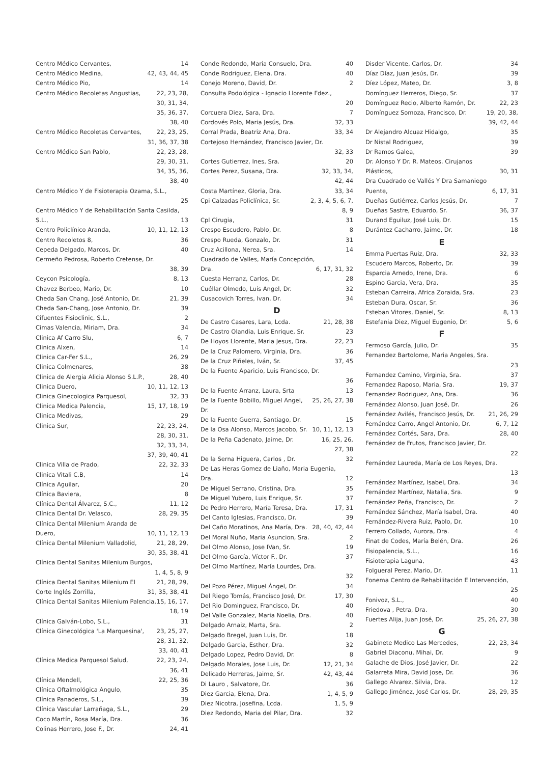Centro Médico Cervantes, 14
Centro Médico Medina, 42, 43, 44, 45
Centro Médico Pio, 14
Centro Médico Recoletas Angustias, 22, 23, 28,
30, 31, 34,
35, 36, 37,
38, 40
Centro Médico Recoletas Cervantes, 22, 23, 25,
31, 36, 37, 38
Centro Médico San Pablo, 22, 23, 28,
29, 30, 31,
34, 35, 36,
38, 40
Centro Médico Y de Fisioterapia Ozama, S.L.,
25
Centro Médico Y de Rehabilitación Santa Casilda, S.L.,
13
Centro Policlínico Aranda, 10, 11, 12, 13
Centro Recoletos 8, 36
Cepeda Delgado, Marcos, Dr. 40
Cermeño Pedrosa, Roberto Cretense, Dr.
38, 39
Ceycon Psicología, 8, 13
Chavez Berbeo, Mario, Dr. 10
Cheda San Chang, José Antonio, Dr. 21, 39
Cheda San-Chang, Jose Antonio, Dr. 39
Cifuentes Fisioclinic, S.L., 2
Cimas Valencia, Miriam, Dra. 34
Clinica Af Carro Slu, 6, 7
Clinica Alxen, 14
Clinica Car-Fer S.L., 26, 29
Clinica Colmenares, 38
Clinica de Alergia Alicia Alonso S.L.P., 28, 40
Clinica Duero, 10, 11, 12, 13
Clinica Ginecologica Parquesol, 32, 33
Clinica Medica Palencia, 15, 17, 18, 19
Clinica Medivas, 29
Clinica Sur, 22, 23, 24,
28, 30, 31,
32, 33, 34,
37, 39, 40, 41
Clinica Villa de Prado, 22, 32, 33
Clinica Vitali C.B, 14
Clínica Aguilar, 20
Clínica Baviera, 8
Clínica Dental Álvarez, S.C., 11, 12
Clínica Dental Dr. Velasco, 28, 29, 35
Clínica Dental Milenium Aranda de Duero,
10, 11, 12, 13
Clínica Dental Milenium Valladolid, 21, 28, 29,
30, 35, 38, 41
Clínica Dental Sanitas Milenium Burgos,
1, 4, 5, 8, 9
Clínica Dental Sanitas Milenium El Corte Inglés Zorrilla, 21, 28, 29,
31, 35, 38, 41
Clínica Dental Sanitas Milenium Palencia, 15, 16, 17,
18, 19
Clínica Galván-Lobo, S.L., 31
Clínica Ginecológica 'La Marquesina', 23, 25, 27,
28, 31, 32,
33, 40, 41
Clínica Medica Parquesol Salud, 22, 23, 24,
36, 41
Clínica Mendell, 22, 25, 36
Clínica Oftalmológica Angulo, 35
Clínica Panaderos, S.L., 39
Clínica Vascular Larrañaga, S.L., 29
Coco Martín, Rosa María, Dra. 36
Colinas Herrero, Jose F., Dr. 24, 41
Conde Redondo, Maria Consuelo, Dra. 40
Conde Rodriguez, Elena, Dra. 40
Conejo Moreno, David, Dr. 2
Consulta Podológica - Ignacio Llorente Fdez.,
20
Corcuera Diez, Sara, Dra. 7
Cordovés Polo, Maria Jesús, Dra. 32, 33
Corral Prada, Beatriz Ana, Dra. 33, 34
Cortejoso Hernández, Francisco Javier, Dr.
32, 33
Cortes Gutierrez, Ines, Sra. 20
Cortes Perez, Susana, Dra. 32, 33, 34,
42, 44
Costa Martínez, Gloria, Dra. 33, 34
Cpi Calzadas Policlínica, Sr. 2, 3, 4, 5, 6, 7,
8, 9
Cpl Cirugia, 31
Crespo Escudero, Pablo, Dr. 8
Crespo Rueda, Gonzalo, Dr. 31
Cruz Acillona, Nerea, Sra. 14
Cuadrado de Valles, María Concepción, Dra.
6, 17, 31, 32
Cuesta Herranz, Carlos, Dr. 28
Cuéllar Olmedo, Luis Angel, Dr. 32
Cusacovich Torres, Ivan, Dr. 34
D
De Castro Casares, Lara, Lcda. 21, 28, 38
De Castro Olandia, Luis Enrique, Sr. 23
De Hoyos Llorente, Maria Jesus, Dra. 22, 23
De la Cruz Palomero, Virginia, Dra. 36
De la Cruz Piñeles, Iván, Sr. 37, 45
De la Fuente Aparicio, Luis Francisco, Dr.
36
De la Fuente Arranz, Laura, Srta 13
De la Fuente Bobillo, Miguel Angel, Dr. 25, 26, 27, 38
De la Fuente Guerra, Santiago, Dr. 15
De la Osa Alonso, Marcos Jacobo, Sr. 10, 11, 12, 13
De la Peña Cadenato, Jaime, Dr. 16, 25, 26,
27, 38
De la Serna Higuera, Carlos , Dr. 32
De Las Heras Gomez de Liaño, Maria Eugenia, Dra.
12
De Miguel Serrano, Cristina, Dra. 35
De Miguel Yubero, Luis Enrique, Sr. 37
De Pedro Herrero, María Teresa, Dra. 17, 31
Del Canto Iglesias, Francisco, Dr. 39
Del Caño Moratinos, Ana María, Dra. 28, 40, 42, 44
Del Moral Nuño, Maria Asuncion, Sra. 2
Del Olmo Alonso, Jose IVan, Sr. 19
Del Olmo García, Víctor F., Dr. 37
Del Olmo Martínez, María Lourdes, Dra.
32
Del Pozo Pérez, Miguel Ángel, Dr. 34
Del Riego Tomás, Francisco José, Dr. 17, 30
Del Rio Dominguez, Francisco, Dr. 40
Del Valle Gonzalez, Maria Noelia, Dra. 40
Delgado Arnaiz, Marta, Sra. 2
Delgado Bregel, Juan Luis, Dr. 18
Delgado Garcia, Esther, Dra. 32
Delgado Lopez, Pedro David, Dr. 8
Delgado Morales, Jose Luis, Dr. 12, 21, 34
Delicado Herreras, Jaime, Sr. 42, 43, 44
Di Lauro , Salvatore, Dr. 36
Diez Garcia, Elena, Dra. 1, 4, 5, 9
Diez Nicotra, Josefina, Lcda. 1, 5, 9
Diez Redondo, Maria del Pilar, Dra. 32
Disder Vicente, Carlos, Dr. 34
Díaz Díaz, Juan Jesús, Dr. 39
Díez López, Mateo, Dr. 3, 8
Domínguez Herreros, Diego, Sr. 37
Domínguez Recio, Alberto Ramón, Dr. 22, 23
Domínguez Somoza, Francisco, Dr. 19, 20, 38,
39, 42, 44
Dr Alejandro Alcuaz Hidalgo, 35
Dr Nistal Rodriguez, 39
Dr Ramos Galea, 39
Dr. Alonso Y Dr. R. Mateos. Cirujanos Plásticos,
30, 31
Dra Cuadrado de Vallés Y Dra Samaniego Puente,
6, 17, 31
Dueñas Gutiérrez, Carlos Jesús, Dr. 7
Dueñas Sastre, Eduardo, Sr. 36, 37
Durand Eguiluz, José Luis, Dr. 15
Durántez Cacharro, Jaime, Dr. 18
E
Emma Puertas Ruiz, Dra. 32, 33
Escudero Marcos, Roberto, Dr. 39
Esparcia Arnedo, Irene, Dra. 6
Espino Garcia, Vera, Dra. 35
Esteban Carreira, Africa Zoraida, Sra. 23
Esteban Dura, Oscar, Sr. 36
Esteban Vitores, Daniel, Sr. 8, 13
Estefania Diez, Miguel Eugenio, Dr. 5, 6
F
Fermoso García, Julio, Dr. 35
Fernandez Bartolome, Maria Angeles, Sra.
23
Fernandez Camino, Virginia, Sra. 37
Fernandez Raposo, Maria, Sra. 19, 37
Fernandez Rodriguez, Ana, Dra. 36
Fernández Alonso, Juan José, Dr. 26
Fernández Avilés, Francisco Jesús, Dr. 21, 26, 29
Fernández Carro, Angel Antonio, Dr. 6, 7, 12
Fernández Cortés, Sara, Dra. 28, 40
Fernández de Frutos, Francisco Javier, Dr.
22
Fernández Laureda, María de Los Reyes, Dra.
13
Fernández Martínez, Isabel, Dra. 34
Fernández Martínez, Natalia, Sra. 9
Fernández Peña, Francisco, Dr. 2
Fernández Sánchez, María Isabel, Dra. 40
Fernández-Rivera Ruiz, Pablo, Dr. 10
Ferrero Collado, Aurora, Dra. 4
Finat de Codes, María Belén, Dra. 26
Fisiopalencia, S.L., 16
Fisioterapia Laguna, 43
Folgueral Perez, Mario, Dr. 11
Fonema Centro de Rehabilitación E Intervención,
25
Fonivoz, S.L., 40
Friedova , Petra, Dra. 30
Fuertes Alija, Juan José, Dr. 25, 26, 27, 38
G
Gabinete Medico Las Mercedes, 22, 23, 34
Gabriel Diaconu, Mihai, Dr. 9
Galache de Dios, José Javier, Dr. 22
Galarreta Mira, David Jose, Dr. 36
Gallego Alvarez, Silvia, Dra. 12
Gallego Jiménez, José Carlos, Dr. 28, 29, 35